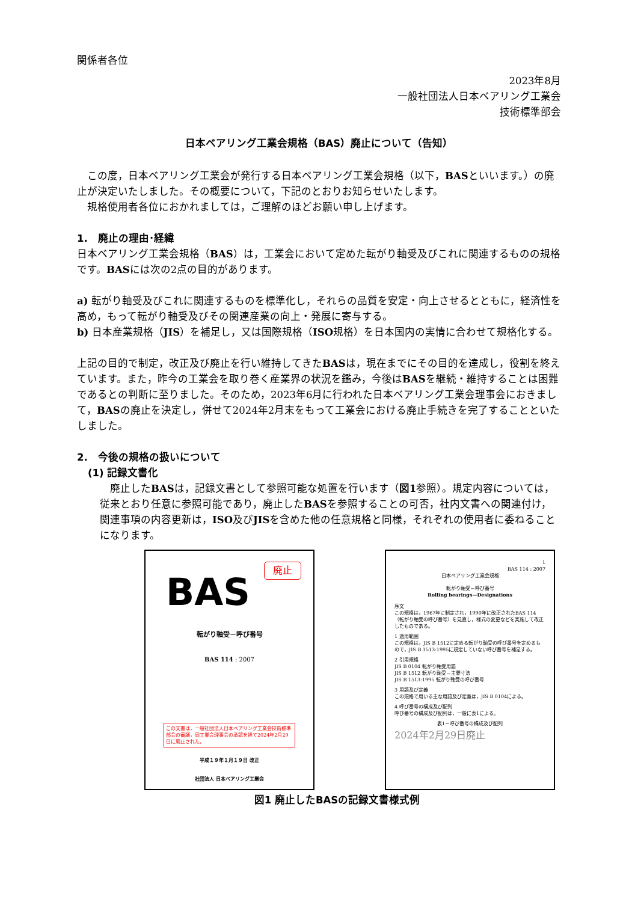関係者各位
2023年8月
一般社団法人日本ベアリング工業会
技術標準部会
日本ベアリング工業会規格（BAS）廃止について（告知）
　この度，日本ベアリング工業会が発行する日本ベアリング工業会規格（以下，BASといいます。）の廃止が決定いたしました。その概要について，下記のとおりお知らせいたします。
　規格使用者各位におかれましては，ご理解のほどお願い申し上げます。
1.　廃止の理由･経緯
日本ベアリング工業会規格（BAS）は，工業会において定めた転がり軸受及びこれに関連するものの規格です。BASには次の2点の目的があります。
a) 転がり軸受及びこれに関連するものを標準化し，それらの品質を安定・向上させるとともに，経済性を高め，もって転がり軸受及びその関連産業の向上・発展に寄与する。
b) 日本産業規格（JIS）を補足し，又は国際規格（ISO規格）を日本国内の実情に合わせて規格化する。
上記の目的で制定，改正及び廃止を行い維持してきたBASは，現在までにその目的を達成し，役割を終えています。また，昨今の工業会を取り巻く産業界の状況を鑑み，今後はBASを継続・維持することは困難であるとの判断に至りました。そのため，2023年6月に行われた日本ベアリング工業会理事会におきまして，BASの廃止を決定し，併せて2024年2月末をもって工業会における廃止手続きを完了することといたしました。
2.　今後の規格の扱いについて
(1) 記録文書化
　廃止したBASは，記録文書として参照可能な処置を行います（図1参照）。規定内容については，従来とおり任意に参照可能であり，廃止したBASを参照することの可否，社内文書への関連付け，関連事項の内容更新は，ISO及びJISを含めた他の任意規格と同様，それぞれの使用者に委ねることになります。
廃止
BAS
転がり軸受－呼び番号
BAS 114 : 2007
この文書は，一般社団法人日本ベアリング工業会技術標準部会の審議，同工業会理事会の承認を経て2024年2月29日に廃止された。
平成１９年１月１９日 改正
社団法人 日本ベアリング工業会
1
BAS 114 : 2007
日本ベアリング工業会規格
転がり軸受－呼び番号
Rolling bearings—Designations
序文
この規格は，1967年に制定され，1990年に改正されたBAS 114（転がり軸受の呼び番号）を見直し，様式の変更などを実施して改正したものである。
1 適用範囲
この規格は，JIS B 1512に定める転がり軸受の呼び番号を定めるもので，JIS B 1513:1995に規定していない呼び番号を補足する。
2 引用規格
JIS B 0104 転がり軸受用語
JIS B 1512 転がり軸受－主要寸法
JIS B 1513:1995 転がり軸受の呼び番号
3 用語及び定義
この規格で用いる主な用語及び定義は，JIS B 0104による。
4 呼び番号の構成及び配列
呼び番号の構成及び配列は，一般に表1による。
表1－呼び番号の構成及び配列
2024年2月29日廃止
図1 廃止したBASの記録文書様式例